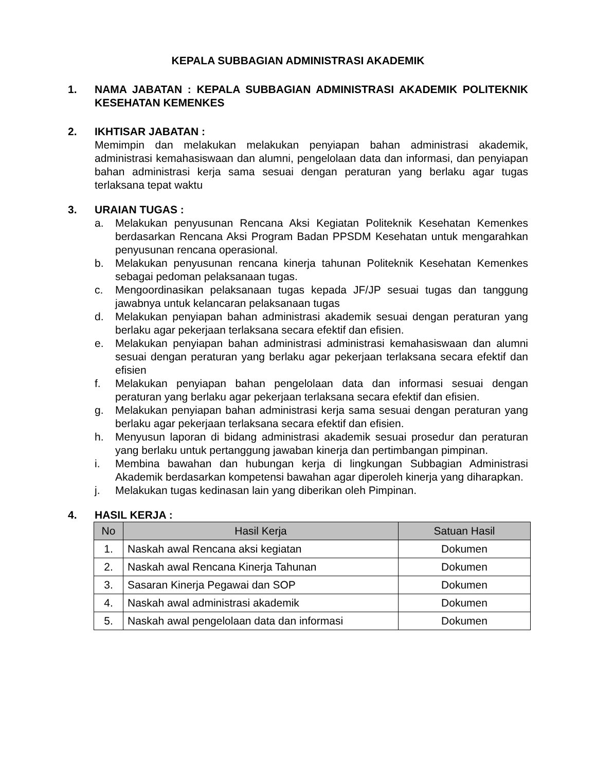KEPALA SUBBAGIAN ADMINISTRASI AKADEMIK
1. NAMA JABATAN : KEPALA SUBBAGIAN ADMINISTRASI AKADEMIK POLITEKNIK KESEHATAN KEMENKES
2. IKHTISAR JABATAN :
Memimpin dan melakukan melakukan penyiapan bahan administrasi akademik, administrasi kemahasiswaan dan alumni, pengelolaan data dan informasi, dan penyiapan bahan administrasi kerja sama sesuai dengan peraturan yang berlaku agar tugas terlaksana tepat waktu
3. URAIAN TUGAS :
a. Melakukan penyusunan Rencana Aksi Kegiatan Politeknik Kesehatan Kemenkes berdasarkan Rencana Aksi Program Badan PPSDM Kesehatan untuk mengarahkan penyusunan rencana operasional.
b. Melakukan penyusunan rencana kinerja tahunan Politeknik Kesehatan Kemenkes sebagai pedoman pelaksanaan tugas.
c. Mengoordinasikan pelaksanaan tugas kepada JF/JP sesuai tugas dan tanggung jawabnya untuk kelancaran pelaksanaan tugas
d. Melakukan penyiapan bahan administrasi akademik sesuai dengan peraturan yang berlaku agar pekerjaan terlaksana secara efektif dan efisien.
e. Melakukan penyiapan bahan administrasi administrasi kemahasiswaan dan alumni sesuai dengan peraturan yang berlaku agar pekerjaan terlaksana secara efektif dan efisien
f. Melakukan penyiapan bahan pengelolaan data dan informasi sesuai dengan peraturan yang berlaku agar pekerjaan terlaksana secara efektif dan efisien.
g. Melakukan penyiapan bahan administrasi kerja sama sesuai dengan peraturan yang berlaku agar pekerjaan terlaksana secara efektif dan efisien.
h. Menyusun laporan di bidang administrasi akademik sesuai prosedur dan peraturan yang berlaku untuk pertanggung jawaban kinerja dan pertimbangan pimpinan.
i. Membina bawahan dan hubungan kerja di lingkungan Subbagian Administrasi Akademik berdasarkan kompetensi bawahan agar diperoleh kinerja yang diharapkan.
j. Melakukan tugas kedinasan lain yang diberikan oleh Pimpinan.
4. HASIL KERJA :
| No | Hasil Kerja | Satuan Hasil |
| --- | --- | --- |
| 1. | Naskah awal Rencana aksi kegiatan | Dokumen |
| 2. | Naskah awal Rencana Kinerja Tahunan | Dokumen |
| 3. | Sasaran Kinerja Pegawai dan SOP | Dokumen |
| 4. | Naskah awal administrasi akademik | Dokumen |
| 5. | Naskah awal pengelolaan data dan informasi | Dokumen |